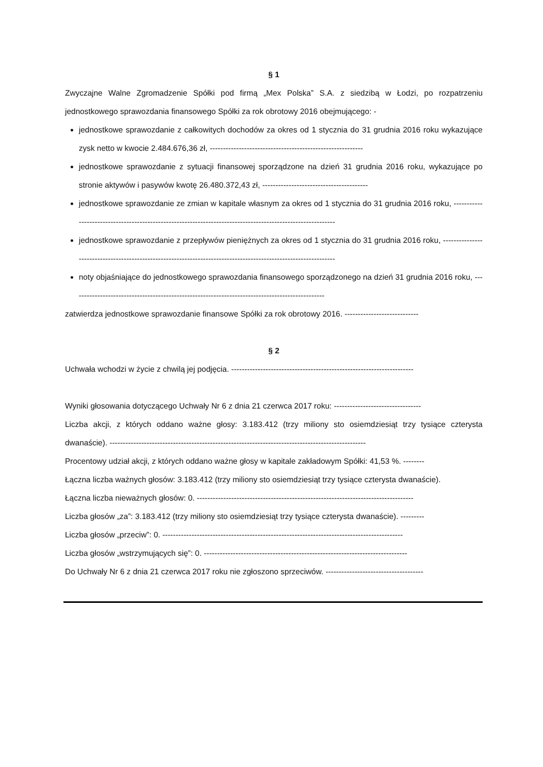§ 1
Zwyczajne Walne Zgromadzenie Spółki pod firmą „Mex Polska” S.A. z siedzibą w Łodzi, po rozpatrzeniu jednostkowego sprawozdania finansowego Spółki za rok obrotowy 2016 obejmującego: -
jednostkowe sprawozdanie z całkowitych dochodów za okres od 1 stycznia do 31 grudnia 2016 roku wykazujące zysk netto w kwocie 2.484.676,36 zł, ----------------------------------------------------------
jednostkowe sprawozdanie z sytuacji finansowej sporządzone na dzień 31 grudnia 2016 roku, wykazujące po stronie aktywów i pasywów kwotę 26.480.372,43 zł, ----------------------------------------
jednostkowe sprawozdanie ze zmian w kapitale własnym za okres od 1 stycznia do 31 grudnia 2016 roku, ------------------------------------------------------------------------------------------------------------
jednostkowe sprawozdanie z przepływów pieniężnych za okres od 1 stycznia do 31 grudnia 2016 roku, ----------------------------------------------------------------------------------------------------------------
noty objaśniające do jednostkowego sprawozdania finansowego sporządzonego na dzień 31 grudnia 2016 roku, ------------------------------------------------------------------------------------------------
zatwierdza jednostkowe sprawozdanie finansowe Spółki za rok obrotowy 2016. ----------------------------
§ 2
Uchwała wchodzi w życie z chwilą jej podjęcia. ---------------------------------------------------------------------
Wyniki głosowania dotyczącego Uchwały Nr 6 z dnia 21 czerwca 2017 roku: ---------------------------------
Liczba akcji, z których oddano ważne głosy: 3.183.412 (trzy miliony sto osiemdziesiąt trzy tysiące czterysta dwanaście). -------------------------------------------------------------------------------------------------
Procentowy udział akcji, z których oddano ważne głosy w kapitale zakładowym Spółki: 41,53 %. --------
Łączna liczba ważnych głosów: 3.183.412 (trzy miliony sto osiemdziesiąt trzy tysiące czterysta dwanaście).
Łączna liczba nieważnych głosów: 0. ----------------------------------------------------------------------------------
Liczba głosów „za”: 3.183.412 (trzy miliony sto osiemdziesiąt trzy tysiące czterysta dwanaście). ---------
Liczba głosów „przeciw”: 0. -------------------------------------------------------------------------------------------
Liczba głosów „wstrzymujących się”: 0. -----------------------------------------------------------------------------
Do Uchwały Nr 6 z dnia 21 czerwca 2017 roku nie zgłoszono sprzeciwów. -------------------------------------